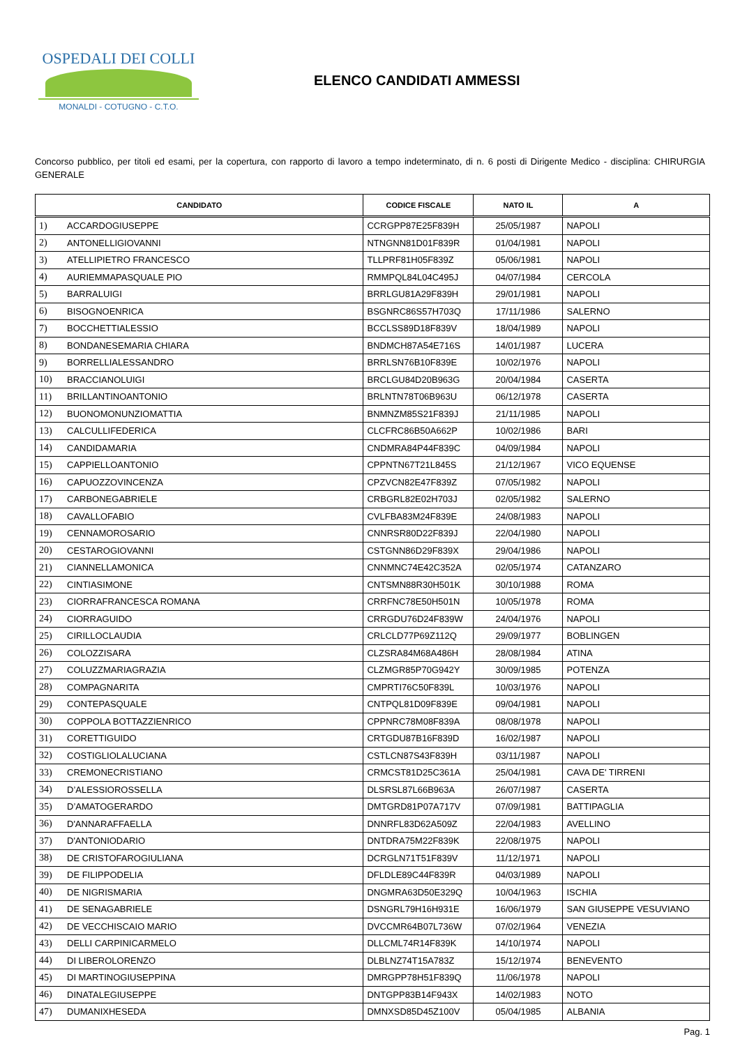OSPEDALI DEI COLLI
MONALDI - COTUGNO - C.T.O.
ELENCO CANDIDATI AMMESSI
Concorso pubblico, per titoli ed esami, per la copertura, con rapporto di lavoro a tempo indeterminato, di n. 6 posti di Dirigente Medico - disciplina: CHIRURGIA GENERALE
| CANDIDATO | | CODICE FISCALE | NATO IL | A |
| --- | --- | --- | --- | --- |
| 1) | ACCARDOGIUSEPPE | CCRGPP87E25F839H | 25/05/1987 | NAPOLI |
| 2) | ANTONELLIGIOVANNI | NTNGNN81D01F839R | 01/04/1981 | NAPOLI |
| 3) | ATELLIPIETRO FRANCESCO | TLLPRF81H05F839Z | 05/06/1981 | NAPOLI |
| 4) | AURIEMMAPASQUALE PIO | RMMPQL84L04C495J | 04/07/1984 | CERCOLA |
| 5) | BARRALUIGI | BRRLGU81A29F839H | 29/01/1981 | NAPOLI |
| 6) | BISOGNOENRICA | BSGNRC86S57H703Q | 17/11/1986 | SALERNO |
| 7) | BOCCHETTIALESSIO | BCCLSS89D18F839V | 18/04/1989 | NAPOLI |
| 8) | BONDANESEMARIA CHIARA | BNDMCH87A54E716S | 14/01/1987 | LUCERA |
| 9) | BORRELLIALESSANDRO | BRRLSN76B10F839E | 10/02/1976 | NAPOLI |
| 10) | BRACCIANOLUIGI | BRCLGU84D20B963G | 20/04/1984 | CASERTA |
| 11) | BRILLANTINOANTONIO | BRLNTN78T06B963U | 06/12/1978 | CASERTA |
| 12) | BUONOMONUNZIOMATTIA | BNMNZM85S21F839J | 21/11/1985 | NAPOLI |
| 13) | CALCULLIFEDERICA | CLCFRC86B50A662P | 10/02/1986 | BARI |
| 14) | CANDIDAMARIA | CNDMRA84P44F839C | 04/09/1984 | NAPOLI |
| 15) | CAPPIELLOANTONIO | CPPNTN67T21L845S | 21/12/1967 | VICO EQUENSE |
| 16) | CAPUOZZOVINCENZA | CPZVCN82E47F839Z | 07/05/1982 | NAPOLI |
| 17) | CARBONEGABRIELE | CRBGRL82E02H703J | 02/05/1982 | SALERNO |
| 18) | CAVALLOFABIO | CVLFBA83M24F839E | 24/08/1983 | NAPOLI |
| 19) | CENNAMOROSARIO | CNNRSR80D22F839J | 22/04/1980 | NAPOLI |
| 20) | CESTAROGIOVANNI | CSTGNN86D29F839X | 29/04/1986 | NAPOLI |
| 21) | CIANNELLAMONICA | CNNMNC74E42C352A | 02/05/1974 | CATANZARO |
| 22) | CINTIASIMONE | CNTSMN88R30H501K | 30/10/1988 | ROMA |
| 23) | CIORRAFRANCESCA ROMANA | CRRFNC78E50H501N | 10/05/1978 | ROMA |
| 24) | CIORRAGUIDO | CRRGDU76D24F839W | 24/04/1976 | NAPOLI |
| 25) | CIRILLOCLAUDIA | CRLCLD77P69Z112Q | 29/09/1977 | BOBLINGEN |
| 26) | COLOZZISARA | CLZSRA84M68A486H | 28/08/1984 | ATINA |
| 27) | COLUZZMARIAGRAZIA | CLZMGR85P70G942Y | 30/09/1985 | POTENZA |
| 28) | COMPAGNARITA | CMPRTI76C50F839L | 10/03/1976 | NAPOLI |
| 29) | CONTEPASQUALE | CNTPQL81D09F839E | 09/04/1981 | NAPOLI |
| 30) | COPPOLA BOTTAZZIENRICO | CPPNRC78M08F839A | 08/08/1978 | NAPOLI |
| 31) | CORETTIGUIDO | CRTGDU87B16F839D | 16/02/1987 | NAPOLI |
| 32) | COSTIGLIOLALUCIANA | CSTLCN87S43F839H | 03/11/1987 | NAPOLI |
| 33) | CREMONECRISTIANO | CRMCST81D25C361A | 25/04/1981 | CAVA DE' TIRRENI |
| 34) | D’ALESSIOROSSELLA | DLSRSL87L66B963A | 26/07/1987 | CASERTA |
| 35) | D’AMATOGERARDO | DMTGRD81P07A717V | 07/09/1981 | BATTIPAGLIA |
| 36) | D'ANNARAFFAELLA | DNNRFL83D62A509Z | 22/04/1983 | AVELLINO |
| 37) | D'ANTONIODARIO | DNTDRA75M22F839K | 22/08/1975 | NAPOLI |
| 38) | DE CRISTOFAROGIULIANA | DCRGLN71T51F839V | 11/12/1971 | NAPOLI |
| 39) | DE FILIPPODELIA | DFLDLE89C44F839R | 04/03/1989 | NAPOLI |
| 40) | DE NIGRISMARIA | DNGMRA63D50E329Q | 10/04/1963 | ISCHIA |
| 41) | DE SENAGABRIELE | DSNGRL79H16H931E | 16/06/1979 | SAN GIUSEPPE VESUVIANO |
| 42) | DE VECCHISCAIO MARIO | DVCCMR64B07L736W | 07/02/1964 | VENEZIA |
| 43) | DELLI CARPINICARMELO | DLLCML74R14F839K | 14/10/1974 | NAPOLI |
| 44) | DI LIBEROLORENZO | DLBLNZ74T15A783Z | 15/12/1974 | BENEVENTO |
| 45) | DI MARTINOGIUSEPPINA | DMRGPP78H51F839Q | 11/06/1978 | NAPOLI |
| 46) | DINATALEGIUSEPPE | DNTGPP83B14F943X | 14/02/1983 | NOTO |
| 47) | DUMANIXHESEDA | DMNXSD85D45Z100V | 05/04/1985 | ALBANIA |
Pag. 1